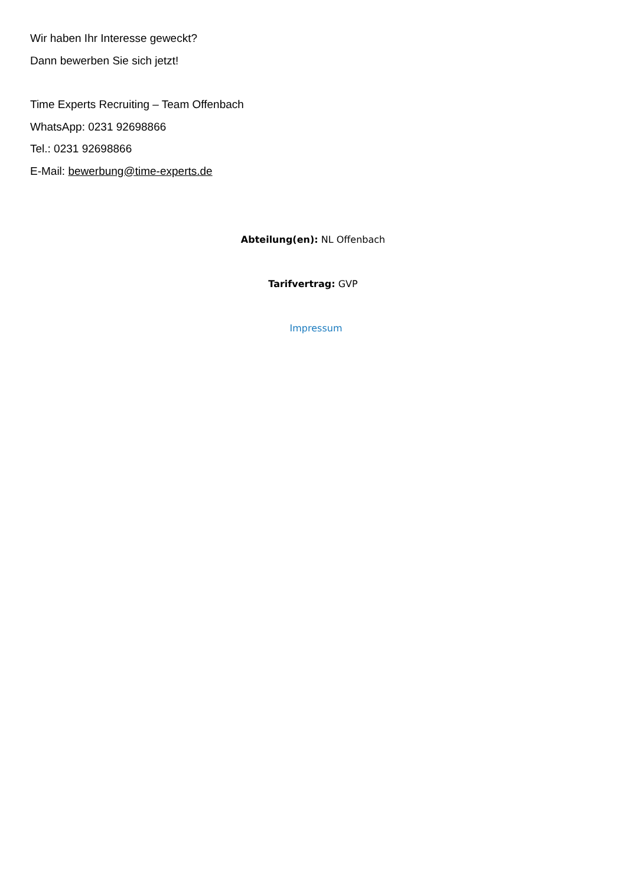Wir haben Ihr Interesse geweckt?
Dann bewerben Sie sich jetzt!
Time Experts Recruiting – Team Offenbach
WhatsApp: 0231 92698866
Tel.: 0231 92698866
E-Mail: bewerbung@time-experts.de
Abteilung(en): NL Offenbach
Tarifvertrag: GVP
Impressum